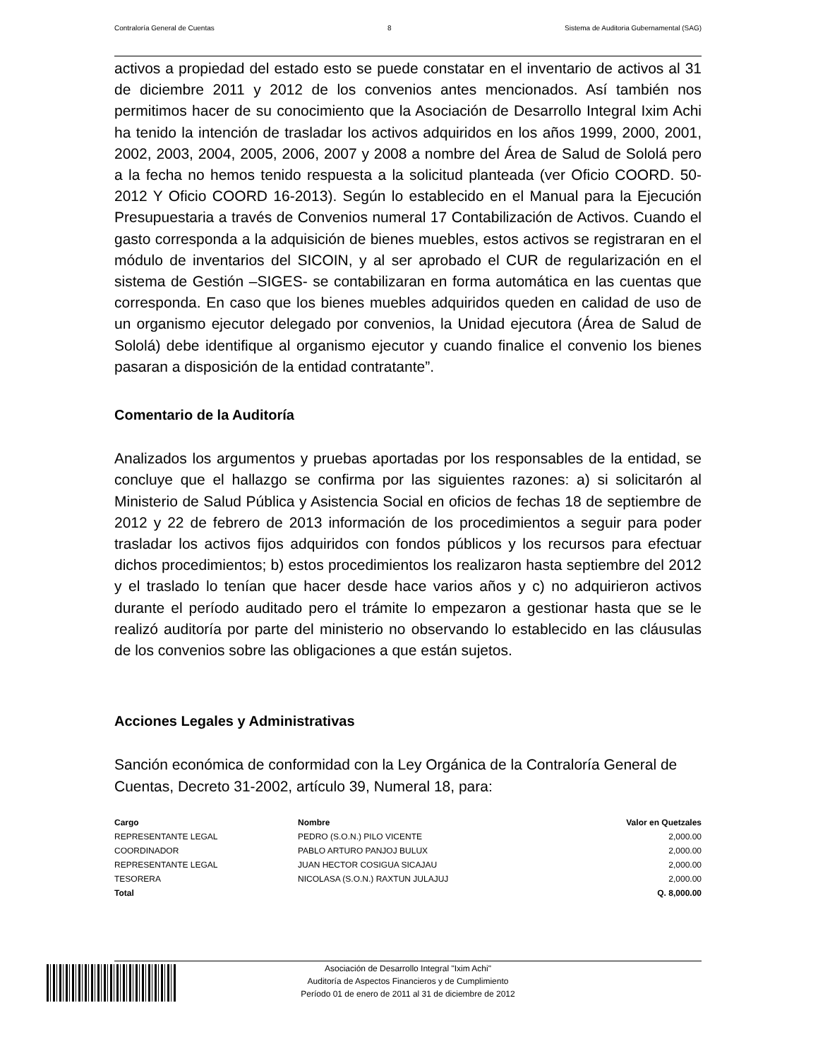Contraloría General de Cuentas 8 Sistema de Auditoria Gubernamental (SAG)
activos a propiedad del estado esto se puede constatar en el inventario de activos al 31 de diciembre 2011 y 2012 de los convenios antes mencionados. Así también nos permitimos hacer de su conocimiento que la Asociación de Desarrollo Integral Ixim Achi ha tenido la intención de trasladar los activos adquiridos en los años 1999, 2000, 2001, 2002, 2003, 2004, 2005, 2006, 2007 y 2008 a nombre del Área de Salud de Sololá pero a la fecha no hemos tenido respuesta a la solicitud planteada (ver Oficio COORD. 50-2012 Y Oficio COORD 16-2013). Según lo establecido en el Manual para la Ejecución Presupuestaria a través de Convenios numeral 17 Contabilización de Activos. Cuando el gasto corresponda a la adquisición de bienes muebles, estos activos se registraran en el módulo de inventarios del SICOIN, y al ser aprobado el CUR de regularización en el sistema de Gestión –SIGES- se contabilizaran en forma automática en las cuentas que corresponda. En caso que los bienes muebles adquiridos queden en calidad de uso de un organismo ejecutor delegado por convenios, la Unidad ejecutora (Área de Salud de Sololá) debe identifique al organismo ejecutor y cuando finalice el convenio los bienes pasaran a disposición de la entidad contratante”.
Comentario de la Auditoría
Analizados los argumentos y pruebas aportadas por los responsables de la entidad, se concluye que el hallazgo se confirma por las siguientes razones: a) si solicitarón al Ministerio de Salud Pública y Asistencia Social en oficios de fechas 18 de septiembre de 2012 y 22 de febrero de 2013 información de los procedimientos a seguir para poder trasladar los activos fijos adquiridos con fondos públicos y los recursos para efectuar dichos procedimientos; b) estos procedimientos los realizaron hasta septiembre del 2012 y el traslado lo tenían que hacer desde hace varios años y c) no adquirieron activos durante el período auditado pero el trámite lo empezaron a gestionar hasta que se le realizó auditoría por parte del ministerio no observando lo establecido en las cláusulas de los convenios sobre las obligaciones a que están sujetos.
Acciones Legales y Administrativas
Sanción económica de conformidad con la Ley Orgánica de la Contraloría General de Cuentas, Decreto 31-2002, artículo 39, Numeral 18, para:
| Cargo | Nombre | Valor en Quetzales |
| --- | --- | --- |
| REPRESENTANTE LEGAL | PEDRO (S.O.N.) PILO VICENTE | 2,000.00 |
| COORDINADOR | PABLO ARTURO PANJOJ BULUX | 2,000.00 |
| REPRESENTANTE LEGAL | JUAN HECTOR COSIGUA SICAJAU | 2,000.00 |
| TESORERA | NICOLASA (S.O.N.) RAXTUN JULAJUJ | 2,000.00 |
| Total | | Q. 8,000.00 |
Asociación de Desarrollo Integral "Ixim Achi"
Auditoría de Aspectos Financieros y de Cumplimiento
Período 01 de enero de 2011 al 31 de diciembre de 2012